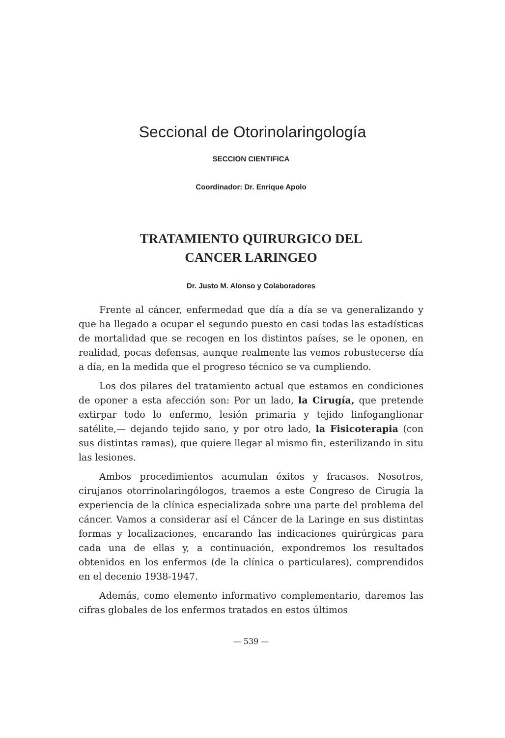Seccional de Otorinolaringología
SECCION CIENTIFICA
Coordinador: Dr. Enrique Apolo
TRATAMIENTO QUIRURGICO DEL
CANCER LARINGEO
Dr. Justo M. Alonso y Colaboradores
Frente al cáncer, enfermedad que día a día se va generalizando y que ha llegado a ocupar el segundo puesto en casi todas las estadísticas de mortalidad que se recogen en los distintos países, se le oponen, en realidad, pocas defensas, aunque realmente las vemos robustecerse día a día, en la medida que el progreso técnico se va cumpliendo.
Los dos pilares del tratamiento actual que estamos en condiciones de oponer a esta afección son: Por un lado, la Cirugía, que pretende extirpar todo lo enfermo, lesión primaria y tejido linfoganglionar satélite,— dejando tejido sano, y por otro lado, la Fisicoterapia (con sus distintas ramas), que quiere llegar al mismo fin, esterilizando in situ las lesiones.
Ambos procedimientos acumulan éxitos y fracasos. Nosotros, cirujanos otorrinolaringólogos, traemos a este Congreso de Cirugía la experiencia de la clínica especializada sobre una parte del problema del cáncer. Vamos a considerar así el Cáncer de la Laringe en sus distintas formas y localizaciones, encarando las indicaciones quirúrgicas para cada una de ellas y, a continuación, expondremos los resultados obtenidos en los enfermos (de la clínica o particulares), comprendidos en el decenio 1938-1947.
Además, como elemento informativo complementario, daremos las cifras globales de los enfermos tratados en estos últimos
— 539 —